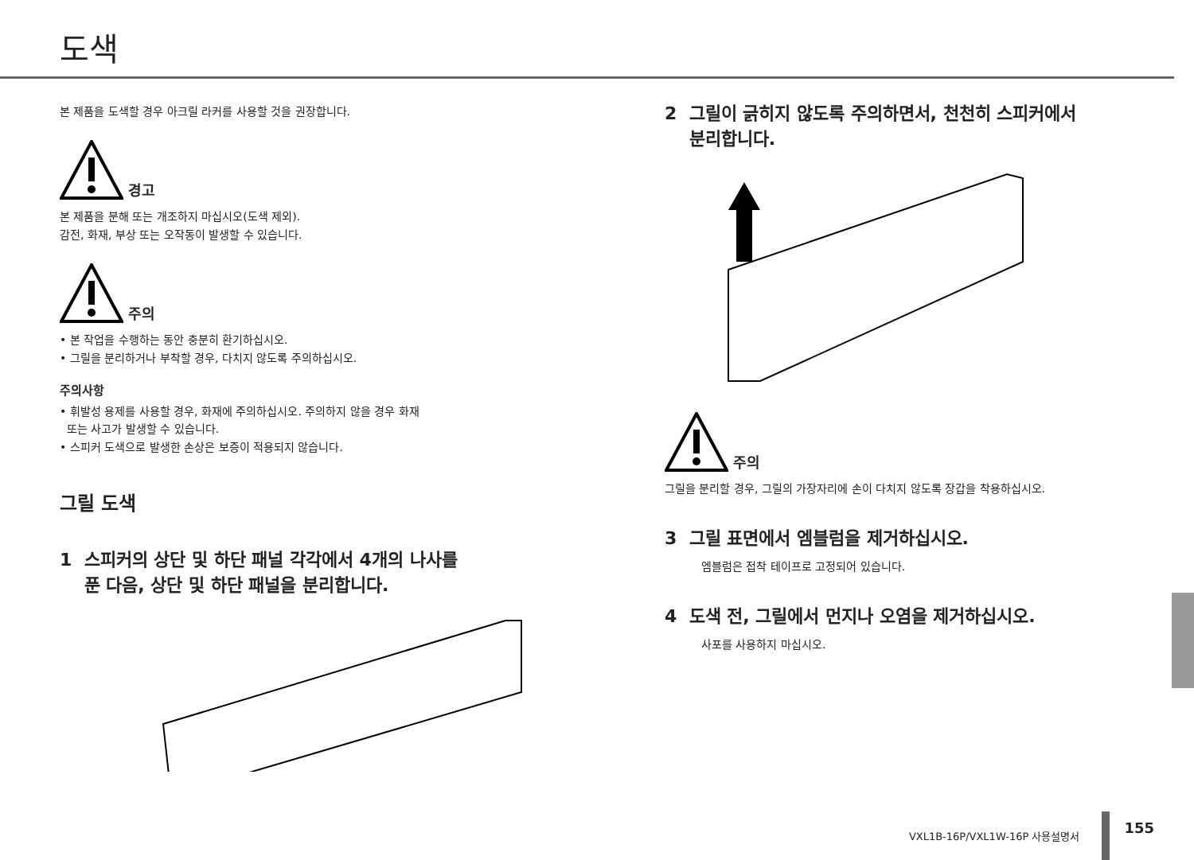도색
본 제품을 도색할 경우 아크릴 라커를 사용할 것을 권장합니다.
경고
본 제품을 분해 또는 개조하지 마십시오(도색 제외).
감전, 화재, 부상 또는 오작동이 발생할 수 있습니다.
주의
• 본 작업을 수행하는 동안 충분히 환기하십시오.
• 그릴을 분리하거나 부착할 경우, 다치지 않도록 주의하십시오.
주의사항
• 휘발성 용제를 사용할 경우, 화재에 주의하십시오. 주의하지 않을 경우 화재
또는 사고가 발생할 수 있습니다.
• 스피커 도색으로 발생한 손상은 보증이 적용되지 않습니다.
그릴 도색
1 스피커의 상단 및 하단 패널 각각에서 4개의 나사를
푼 다음, 상단 및 하단 패널을 분리합니다.
2 그릴이 긁히지 않도록 주의하면서, 천천히 스피커에서
분리합니다.
주의
그릴을 분리할 경우, 그릴의 가장자리에 손이 다치지 않도록 장갑을 착용하십시오.
3 그릴 표면에서 엠블럼을 제거하십시오.
엠블럼은 접착 테이프로 고정되어 있습니다.
4 도색 전, 그릴에서 먼지나 오염을 제거하십시오.
사포를 사용하지 마십시오.
VXL1B-16P/VXL1W-16P 사용설명서 155